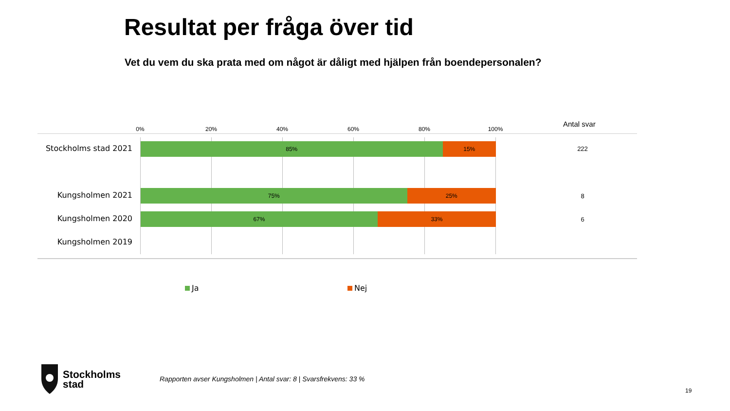Resultat per fråga över tid
Vet du vem du ska prata med om något är dåligt med hjälpen från boendepersonalen?
0% 20% 40% 60% 80% 100%
Antal svar
Stockholms stad 2021
85% 15%
222
Kungsholmen 2021
75% 25%
8
Kungsholmen 2020
67% 33%
6
Kungsholmen 2019
Ja Nej
Stockholms
stad
Rapporten avser Kungsholmen | Antal svar: 8 | Svarsfrekvens: 33 %
19